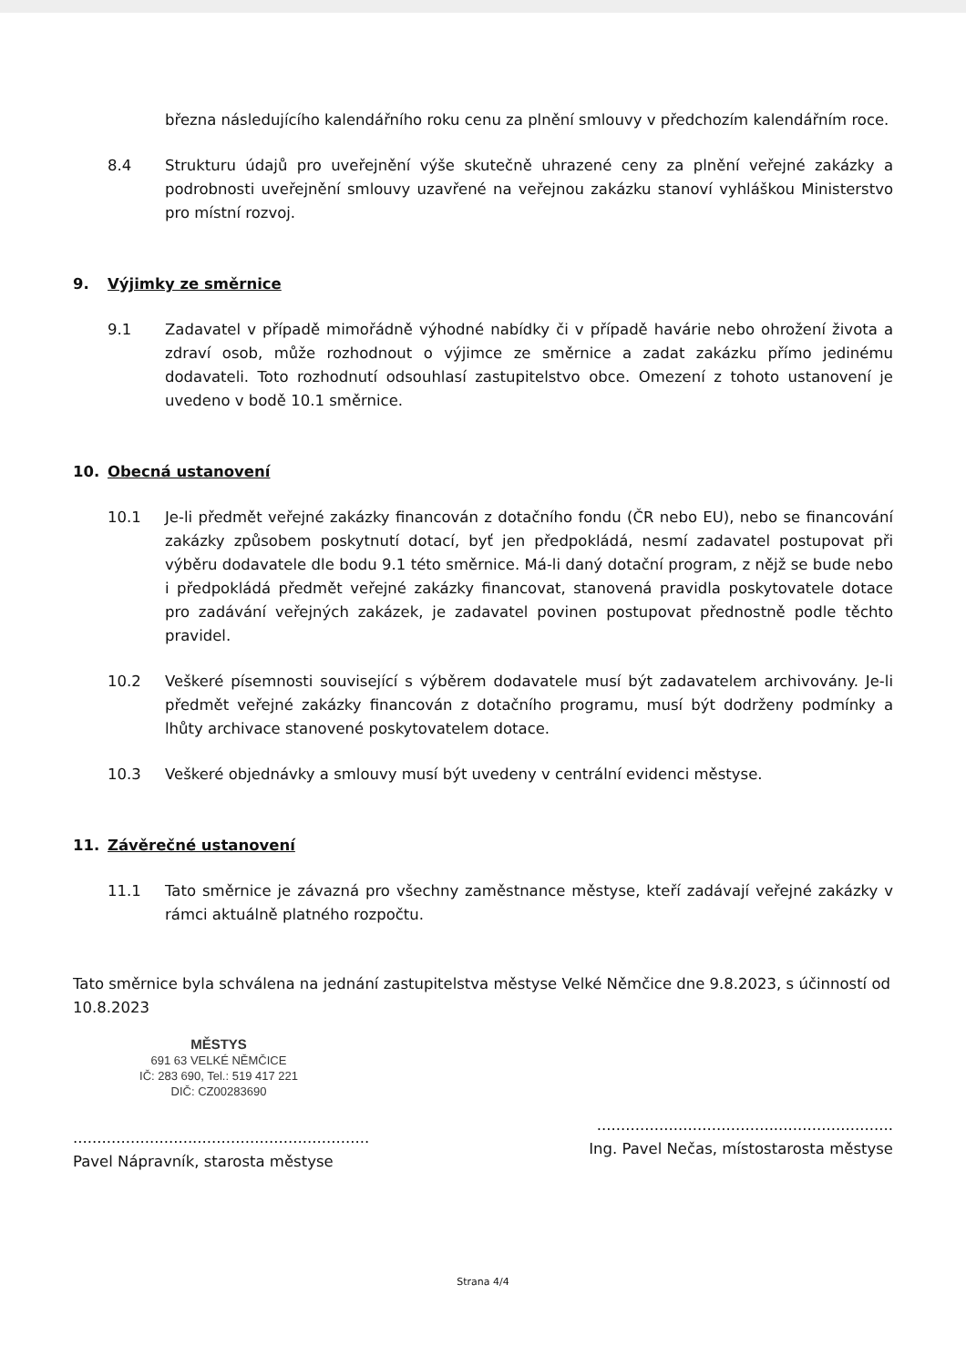března následujícího kalendářního roku cenu za plnění smlouvy v předchozím kalendářním roce.
8.4 Strukturu údajů pro uveřejnění výše skutečně uhrazené ceny za plnění veřejné zakázky a podrobnosti uveřejnění smlouvy uzavřené na veřejnou zakázku stanoví vyhláškou Ministerstvo pro místní rozvoj.
9. Výjimky ze směrnice
9.1 Zadavatel v případě mimořádně výhodné nabídky či v případě havárie nebo ohrožení života a zdraví osob, může rozhodnout o výjimce ze směrnice a zadat zakázku přímo jedinému dodavateli. Toto rozhodnutí odsouhlasí zastupitelstvo obce. Omezení z tohoto ustanovení je uvedeno v bodě 10.1 směrnice.
10. Obecná ustanovení
10.1 Je-li předmět veřejné zakázky financován z dotačního fondu (ČR nebo EU), nebo se financování zakázky způsobem poskytnutí dotací, byť jen předpokládá, nesmí zadavatel postupovat při výběru dodavatele dle bodu 9.1 této směrnice. Má-li daný dotační program, z nějž se bude nebo i předpokládá předmět veřejné zakázky financovat, stanovená pravidla poskytovatele dotace pro zadávání veřejných zakázek, je zadavatel povinen postupovat přednostně podle těchto pravidel.
10.2 Veškeré písemnosti související s výběrem dodavatele musí být zadavatelem archivovány. Je-li předmět veřejné zakázky financován z dotačního programu, musí být dodrženy podmínky a lhůty archivace stanovené poskytovatelem dotace.
10.3 Veškeré objednávky a smlouvy musí být uvedeny v centrální evidenci městyse.
11. Závěrečné ustanovení
11.1 Tato směrnice je závazná pro všechny zaměstnance městyse, kteří zadávají veřejné zakázky v rámci aktuálně platného rozpočtu.
Tato směrnice byla schválena na jednání zastupitelstva městyse Velké Němčice dne 9.8.2023, s účinností od 10.8.2023
MĚSTYS
691 63 VELKÉ NĚMČICE
IČ: 283 690, Tel.: 519 417 221
DIČ: CZ00283690
..............................................................
Pavel Nápravník, starosta městyse
..............................................................
Ing. Pavel Nečas, místostarosta městyse
Strana 4/4